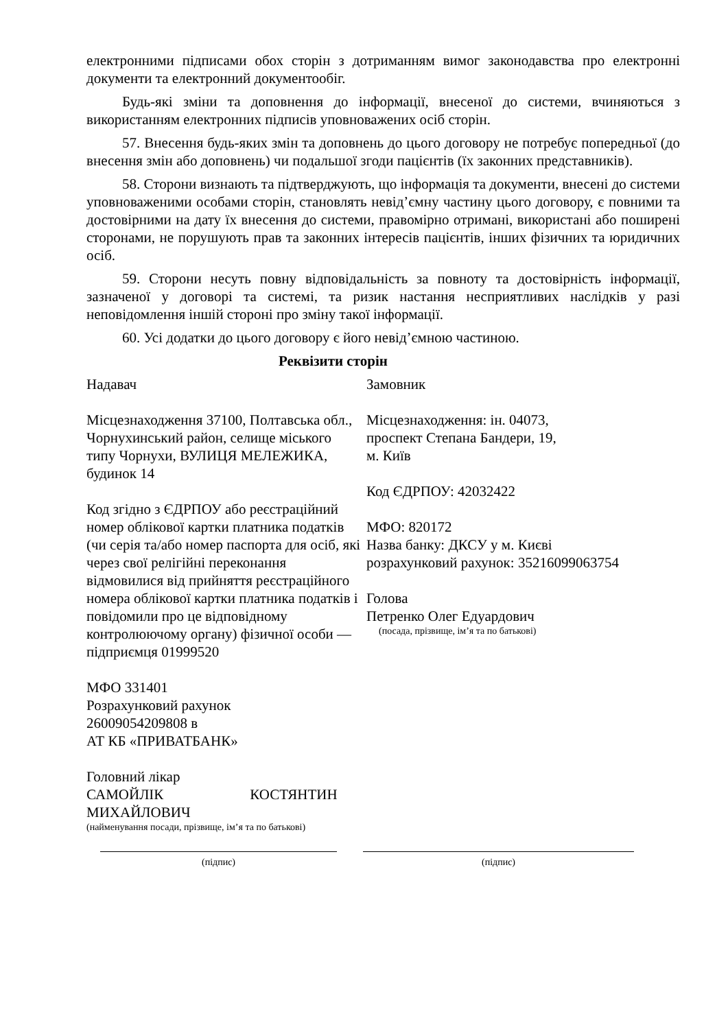електронними підписами обох сторін з дотриманням вимог законодавства про електронні документи та електронний документообіг.
Будь-які зміни та доповнення до інформації, внесеної до системи, вчиняються з використанням електронних підписів уповноважених осіб сторін.
57. Внесення будь-яких змін та доповнень до цього договору не потребує попередньої (до внесення змін або доповнень) чи подальшої згоди пацієнтів (їх законних представників).
58. Сторони визнають та підтверджують, що інформація та документи, внесені до системи уповноваженими особами сторін, становлять невід’ємну частину цього договору, є повними та достовірними на дату їх внесення до системи, правомірно отримані, використані або поширені сторонами, не порушують прав та законних інтересів пацієнтів, інших фізичних та юридичних осіб.
59. Сторони несуть повну відповідальність за повноту та достовірність інформації, зазначеної у договорі та системі, та ризик настання несприятливих наслідків у разі неповідомлення іншій стороні про зміну такої інформації.
60. Усі додатки до цього договору є його невід’ємною частиною.
Реквізити сторін
Надавач
Місцезнаходження 37100, Полтавська обл., Чорнухинський район, селище міського типу Чорнухи, ВУЛИЦЯ МЕЛЕЖИКА, будинок 14
Код згідно з ЄДРПОУ або реєстраційний номер облікової картки платника податків (чи серія та/або номер паспорта для осіб, які через свої релігійні переконання відмовилися від прийняття реєстраційного номера облікової картки платника податків і повідомили про це відповідному контролюючому органу) фізичної особи — підприємця 01999520
МФО 331401
Розрахунковий рахунок
26009054209808 в
АТ КБ «ПРИВАТБАНК»
Головний лікар
САМОЙЛІК КОСТЯНТИН
МИХАЙЛОВИЧ
(найменування посади, прізвище, ім’я та по батькові)
Замовник
Місцезнаходження: ін. 04073,
проспект Степана Бандери, 19,
м. Київ
Код ЄДРПОУ: 42032422
МФО: 820172
Назва банку: ДКСУ у м. Києві
розрахунковий рахунок: 35216099063754
Голова
Петренко Олег Едуардович
(посада, прізвище, ім’я та по батькові)
(підпис) (підпис)